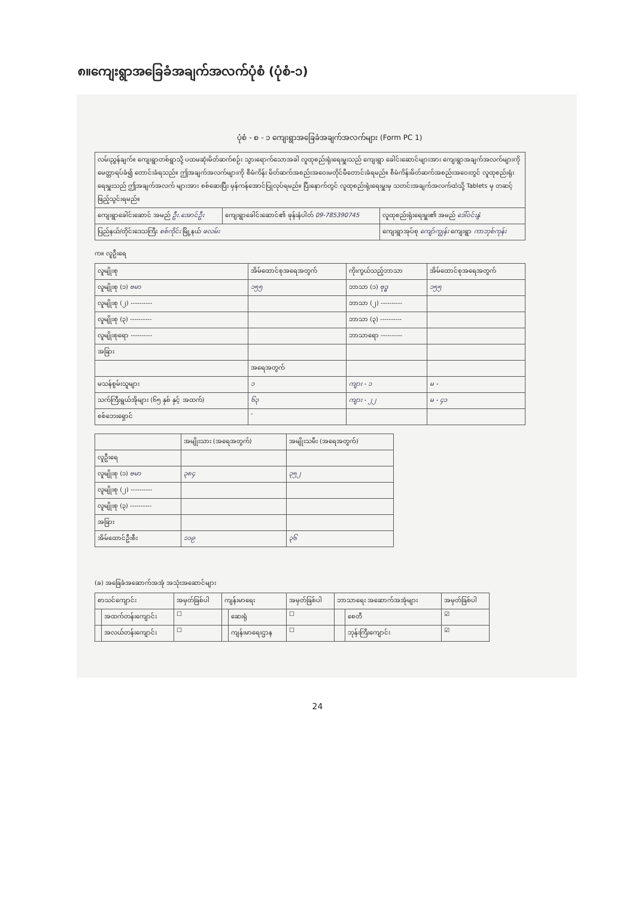၈။ကျေးရွာအခြေခံအချက်အလက်ပုံစံ (ပုံစံ-၁)
ပုံစံ - စ - ၁ ကျေးရွာအခြေခံအချက်အလက်များ (Form PC 1)
| လမ်းညွှန်ချက်။ ကျေးရွာတစ်ရွာသို့ ပထမဆုံးမိတ်ဆက်စဉ်း သွားရောက်သောအခါ လူထုစည်းရုံးရေးမှူးသည် ကျေးရွာ ခေါင်းဆောင်များအား ကျေးရွာအချက်အလက်များကို မေတ္တာရပ်ခံ၍ တောင်းခံရသည်။ ဤအချက်အလက်များကို စီမံကိန်း မိတ်ဆက်အစည်းအဝေးမတိုင်မီတောင်းခံရမည်။ စီမံကိန်းမိတ်ဆက်အစည်းအဝေးတွင် လူထုစည်းရုံးရေးမှူးသည် ဤအချက်အလက် များအား စစ်ဆေးပြီး မှန်ကန်အောင်ပြုလုပ်ရမည်။ ပြီးနောက်တွင် လူထုစည်းရုံးရေးမှူးမှ သတင်းအချက်အလက်ထဲသို့ Tablets မှ တဆင့် ဖြည့်သွင်းရမည်။ | | |
| ကျေးရွာခေါင်းဆောင် အမည် ဦး.အောင်ဦး | ကျေးရွာခေါင်းဆောင်၏ ဖုန်းနံပါတ် 09-785390745 | လူထုစည်းရုံးရေးမှူး၏ အမည် ဒေါ်ဝင်းနွဲ |
| ပြည်နယ်/တိုင်းဒေသကြီး စစ်ကိုင်း မြို့နယ် ဖလမ်း | | ကျေးရွာအုပ်စု ကျော်ကျွန်း ကျေးရွာ ကာဘုစ်ကုန်း |
က။ လူဦးရေ
| လူမျိုးစု | အိမ်ထောင်စုအရေအတွက် | ကိုးကွယ်သည့်ဘာသာ | အိမ်ထောင်စုအရေအတွက် |
| --- | --- | --- | --- |
| လူမျိုးစု (၁) ဗမာ | ၁၅၅ | ဘာသာ (၁) ဗုဒ္ဓ | ၁၅၅ |
| လူမျိုးစု (၂) ---------- | | ဘာသာ (၂) ---------- | |
| လူမျိုးစု (၃) ---------- | | ဘာသာ (၃) ---------- | |
| လူမျိုးစုရော ---------- | | ဘာသာရော ---------- | |
| အခြား | | | |
| | အရေအတွက် | | |
| မသန်စွမ်းသူများ | ၁ | ကျား - ၁ | မ - |
| သက်ကြီးရွယ်အိုများ (၆၅ နှစ် နှင့် အထက်) | ၆၃ | ကျား - ၂၂ | မ - ၄၁ |
| စစ်ဘေးရှောင် | - | | |
| | အမျိုးသား (အရေအတွက်) | အမျိုးသမီး (အရေအတွက်) |
| --- | --- | --- |
| လူဦးရေ | | |
| လူမျိုးစု (၁) ဗမာ | ၃၈၄ | ၃၅၂ |
| လူမျိုးစု (၂) ---------- | | |
| လူမျိုးစု (၃) ---------- | | |
| အခြား | | |
| အိမ်ထောင်ဦးစီး | ၁၁၉ | ၃၆ |
(ခ) အခြေခံအဆောက်အအုံ အသုံးအဆောင်များ
| စာသင်ကျောင်း | | အမှတ်ခြစ်ပါ | ကျန်းမာရေး | | အမှတ်ခြစ်ပါ | ဘာသာရေး အဆောက်အအုံများ | | အမှတ်ခြစ်ပါ |
| --- | --- | --- | --- | --- | --- | --- | --- | --- |
| | အထက်တန်းကျောင်း | ☐ | | ဆေးရုံ | ☐ | | စေတီ | ☑ |
| | အလယ်တန်းကျောင်း | ☐ | | ကျန်းမာရေးဌာန | ☐ | | ဘုန်းကြီးကျောင်း | ☑ |
24